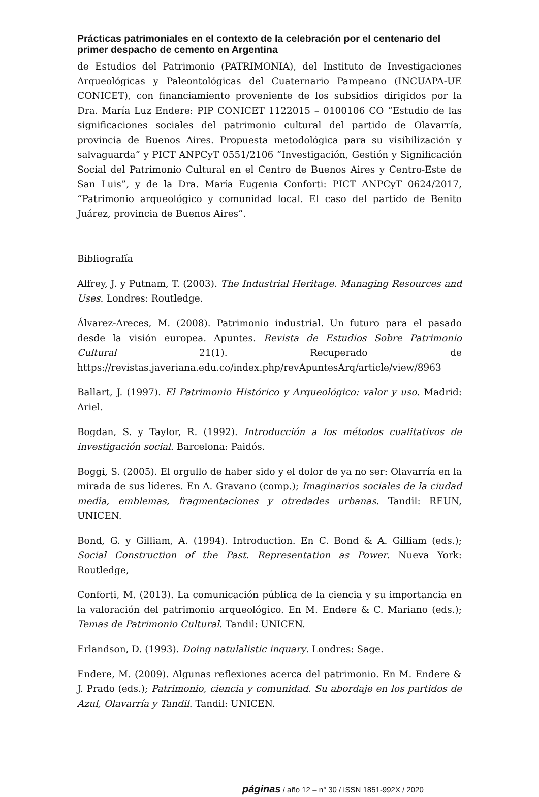Prácticas patrimoniales en el contexto de la celebración por el centenario del primer despacho de cemento en Argentina
de Estudios del Patrimonio (PATRIMONIA), del Instituto de Investigaciones Arqueológicas y Paleontológicas del Cuaternario Pampeano (INCUAPA-UE CONICET), con financiamiento proveniente de los subsidios dirigidos por la Dra. María Luz Endere: PIP CONICET 1122015 – 0100106 CO “Estudio de las significaciones sociales del patrimonio cultural del partido de Olavarría, provincia de Buenos Aires. Propuesta metodológica para su visibilización y salvaguarda” y PICT ANPCyT 0551/2106 “Investigación, Gestión y Significación Social del Patrimonio Cultural en el Centro de Buenos Aires y Centro-Este de San Luis”, y de la Dra. María Eugenia Conforti: PICT ANPCyT 0624/2017, “Patrimonio arqueológico y comunidad local. El caso del partido de Benito Juárez, provincia de Buenos Aires”.
Bibliografía
Alfrey, J. y Putnam, T. (2003). The Industrial Heritage. Managing Resources and Uses. Londres: Routledge.
Álvarez-Areces, M. (2008). Patrimonio industrial. Un futuro para el pasado desde la visión europea. Apuntes. Revista de Estudios Sobre Patrimonio Cultural 21(1). Recuperado de https://revistas.javeriana.edu.co/index.php/revApuntesArq/article/view/8963
Ballart, J. (1997). El Patrimonio Histórico y Arqueológico: valor y uso. Madrid: Ariel.
Bogdan, S. y Taylor, R. (1992). Introducción a los métodos cualitativos de investigación social. Barcelona: Paidós.
Boggi, S. (2005). El orgullo de haber sido y el dolor de ya no ser: Olavarría en la mirada de sus líderes. En A. Gravano (comp.); Imaginarios sociales de la ciudad media, emblemas, fragmentaciones y otredades urbanas. Tandil: REUN, UNICEN.
Bond, G. y Gilliam, A. (1994). Introduction. En C. Bond & A. Gilliam (eds.); Social Construction of the Past. Representation as Power. Nueva York: Routledge,
Conforti, M. (2013). La comunicación pública de la ciencia y su importancia en la valoración del patrimonio arqueológico. En M. Endere & C. Mariano (eds.); Temas de Patrimonio Cultural. Tandil: UNICEN.
Erlandson, D. (1993). Doing natulalistic inquary. Londres: Sage.
Endere, M. (2009). Algunas reflexiones acerca del patrimonio. En M. Endere & J. Prado (eds.); Patrimonio, ciencia y comunidad. Su abordaje en los partidos de Azul, Olavarría y Tandil. Tandil: UNICEN.
páginas / año 12 – n° 30 / ISSN 1851-992X / 2020